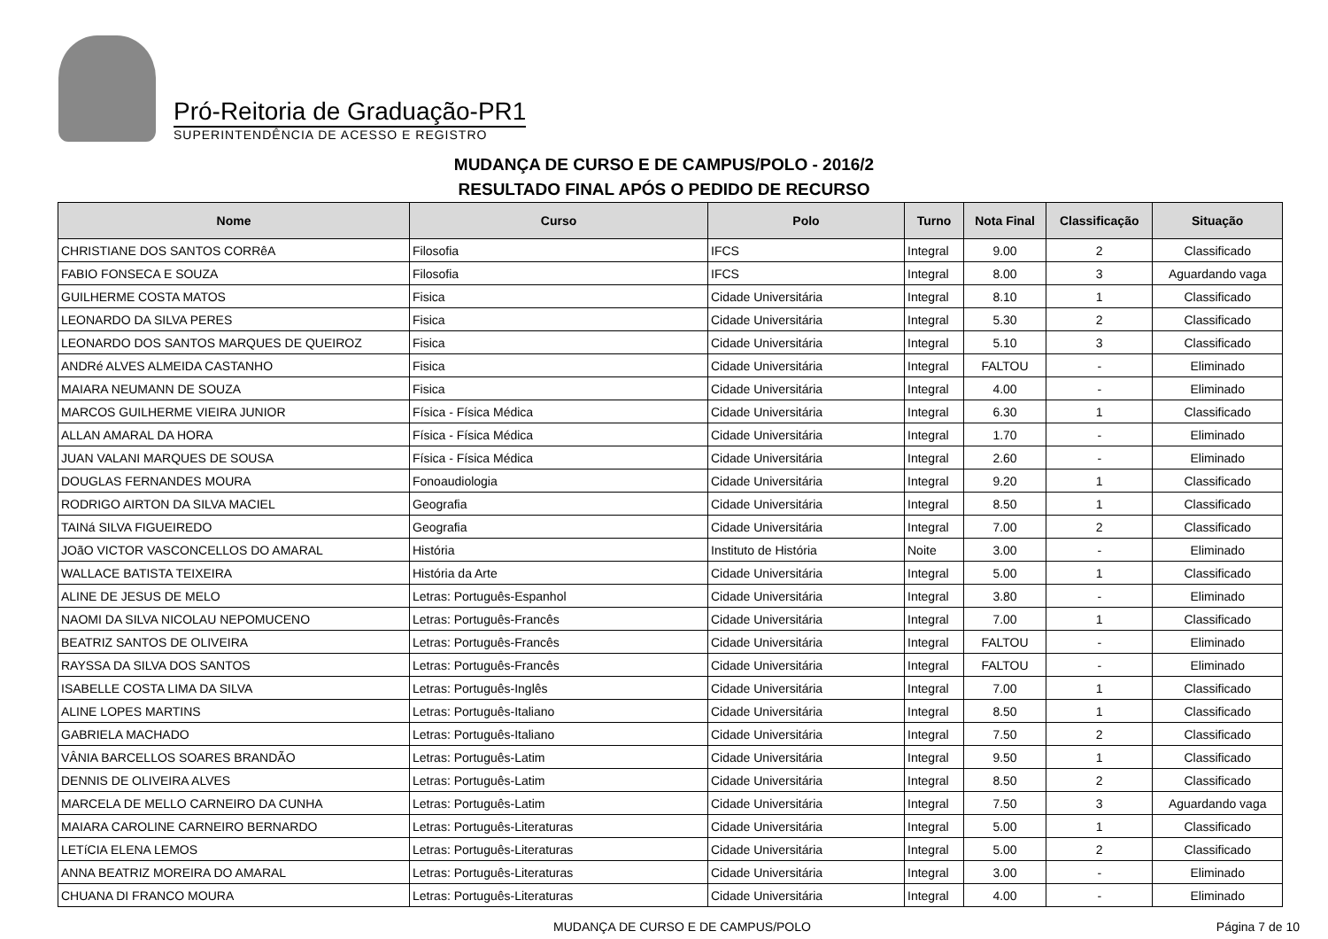Pró-Reitoria de Graduação-PR1
SUPERINTENDÊNCIA DE ACESSO E REGISTRO
MUDANÇA DE CURSO E DE CAMPUS/POLO - 2016/2
RESULTADO FINAL APÓS O PEDIDO DE RECURSO
| Nome | Curso | Polo | Turno | Nota Final | Classificação | Situação |
| --- | --- | --- | --- | --- | --- | --- |
| CHRISTIANE DOS SANTOS CORRêA | Filosofia | IFCS | Integral | 9.00 | 2 | Classificado |
| FABIO FONSECA E SOUZA | Filosofia | IFCS | Integral | 8.00 | 3 | Aguardando vaga |
| GUILHERME COSTA MATOS | Fisica | Cidade Universitária | Integral | 8.10 | 1 | Classificado |
| LEONARDO DA SILVA PERES | Fisica | Cidade Universitária | Integral | 5.30 | 2 | Classificado |
| LEONARDO DOS SANTOS MARQUES DE QUEIROZ | Fisica | Cidade Universitária | Integral | 5.10 | 3 | Classificado |
| ANDRé ALVES ALMEIDA CASTANHO | Fisica | Cidade Universitária | Integral | FALTOU | - | Eliminado |
| MAIARA NEUMANN DE SOUZA | Fisica | Cidade Universitária | Integral | 4.00 | - | Eliminado |
| MARCOS GUILHERME VIEIRA JUNIOR | Física - Física Médica | Cidade Universitária | Integral | 6.30 | 1 | Classificado |
| ALLAN AMARAL DA HORA | Física - Física Médica | Cidade Universitária | Integral | 1.70 | - | Eliminado |
| JUAN VALANI MARQUES DE SOUSA | Física - Física Médica | Cidade Universitária | Integral | 2.60 | - | Eliminado |
| DOUGLAS FERNANDES MOURA | Fonoaudiologia | Cidade Universitária | Integral | 9.20 | 1 | Classificado |
| RODRIGO AIRTON DA SILVA MACIEL | Geografia | Cidade Universitária | Integral | 8.50 | 1 | Classificado |
| TAINá SILVA FIGUEIREDO | Geografia | Cidade Universitária | Integral | 7.00 | 2 | Classificado |
| JOãO VICTOR VASCONCELLOS DO AMARAL | História | Instituto de História | Noite | 3.00 | - | Eliminado |
| WALLACE BATISTA TEIXEIRA | História da Arte | Cidade Universitária | Integral | 5.00 | 1 | Classificado |
| ALINE DE JESUS DE MELO | Letras: Português-Espanhol | Cidade Universitária | Integral | 3.80 | - | Eliminado |
| NAOMI DA SILVA NICOLAU NEPOMUCENO | Letras: Português-Francês | Cidade Universitária | Integral | 7.00 | 1 | Classificado |
| BEATRIZ SANTOS DE OLIVEIRA | Letras: Português-Francês | Cidade Universitária | Integral | FALTOU | - | Eliminado |
| RAYSSA DA SILVA DOS SANTOS | Letras: Português-Francês | Cidade Universitária | Integral | FALTOU | - | Eliminado |
| ISABELLE COSTA LIMA DA SILVA | Letras: Português-Inglês | Cidade Universitária | Integral | 7.00 | 1 | Classificado |
| ALINE LOPES MARTINS | Letras: Português-Italiano | Cidade Universitária | Integral | 8.50 | 1 | Classificado |
| GABRIELA MACHADO | Letras: Português-Italiano | Cidade Universitária | Integral | 7.50 | 2 | Classificado |
| VÂNIA BARCELLOS SOARES BRANDÃO | Letras: Português-Latim | Cidade Universitária | Integral | 9.50 | 1 | Classificado |
| DENNIS DE OLIVEIRA ALVES | Letras: Português-Latim | Cidade Universitária | Integral | 8.50 | 2 | Classificado |
| MARCELA DE MELLO CARNEIRO DA CUNHA | Letras: Português-Latim | Cidade Universitária | Integral | 7.50 | 3 | Aguardando vaga |
| MAIARA CAROLINE CARNEIRO BERNARDO | Letras: Português-Literaturas | Cidade Universitária | Integral | 5.00 | 1 | Classificado |
| LETíCIA ELENA LEMOS | Letras: Português-Literaturas | Cidade Universitária | Integral | 5.00 | 2 | Classificado |
| ANNA BEATRIZ MOREIRA DO AMARAL | Letras: Português-Literaturas | Cidade Universitária | Integral | 3.00 | - | Eliminado |
| CHUANA DI FRANCO MOURA | Letras: Português-Literaturas | Cidade Universitária | Integral | 4.00 | - | Eliminado |
MUDANÇA DE CURSO E DE CAMPUS/POLO Página 7 de 10